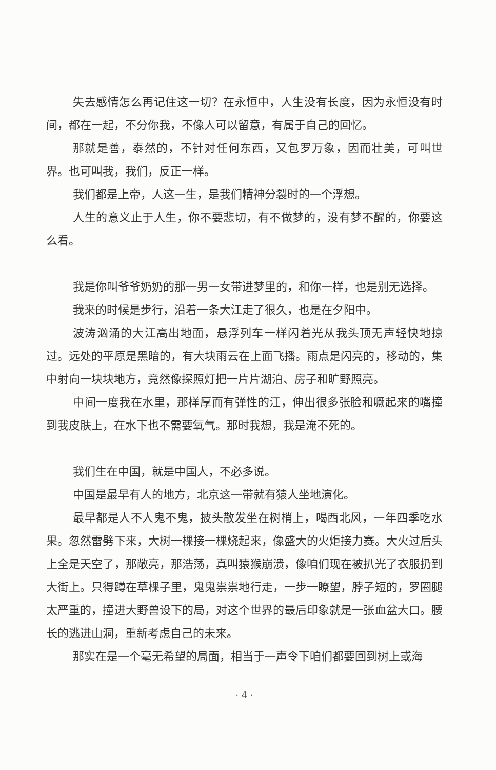失去感情怎么再记住这一切？在永恒中，人生没有长度，因为永恒没有时间，都在一起，不分你我，不像人可以留意，有属于自己的回忆。
那就是善，泰然的，不针对任何东西，又包罗万象，因而壮美，可叫世界。也可叫我，我们，反正一样。
我们都是上帝，人这一生，是我们精神分裂时的一个浮想。
人生的意义止于人生，你不要悲切，有不做梦的，没有梦不醒的，你要这么看。
我是你叫爷爷奶奶的那一男一女带进梦里的，和你一样，也是别无选择。
我来的时候是步行，沿着一条大江走了很久，也是在夕阳中。
波涛汹涌的大江高出地面，悬浮列车一样闪着光从我头顶无声轻快地掠过。远处的平原是黑暗的，有大块雨云在上面飞播。雨点是闪亮的，移动的，集中射向一块块地方，竟然像探照灯把一片片湖泊、房子和旷野照亮。
中间一度我在水里，那样厚而有弹性的江，伸出很多张脸和噘起来的嘴撞到我皮肤上，在水下也不需要氧气。那时我想，我是淹不死的。
我们生在中国，就是中国人，不必多说。
中国是最早有人的地方，北京这一带就有猿人坐地演化。
最早都是人不人鬼不鬼，披头散发坐在树梢上，喝西北风，一年四季吃水果。忽然雷劈下来，大树一棵接一棵烧起来，像盛大的火炬接力赛。大火过后头上全是天空了，那敞亮，那浩荡，真叫猿猴崩溃，像咱们现在被扒光了衣服扔到大街上。只得蹲在草棵子里，鬼鬼祟祟地行走，一步一瞭望，脖子短的，罗圈腿太严重的，撞进大野兽设下的局，对这个世界的最后印象就是一张血盆大口。腰长的逃进山洞，重新考虑自己的未来。
那实在是一个毫无希望的局面，相当于一声令下咱们都要回到树上或海
· 4 ·